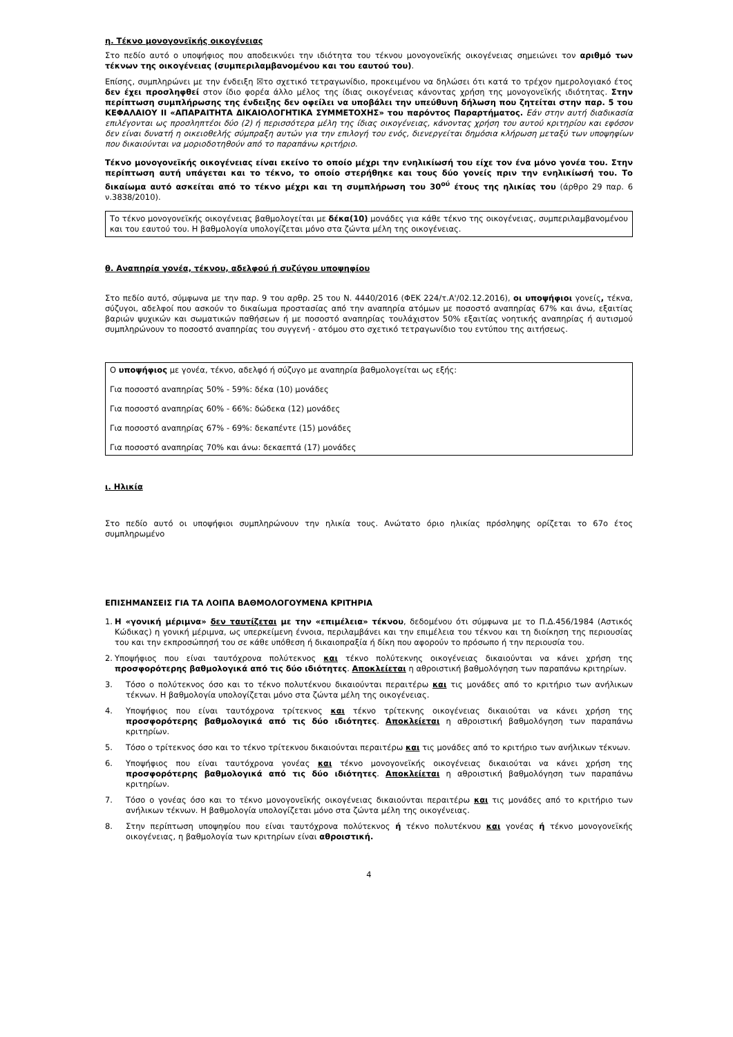η. Τέκνο μονογονεϊκής οικογένειας
Στο πεδίο αυτό ο υποψήφιος που αποδεικνύει την ιδιότητα του τέκνου μονογονεϊκής οικογένειας σημειώνει τον αριθμό των τέκνων της οικογένειας (συμπεριλαμβανομένου και του εαυτού του).
Επίσης, συμπληρώνει με την ένδειξη ☒το σχετικό τετραγωνίδιο, προκειμένου να δηλώσει ότι κατά το τρέχον ημερολογιακό έτος δεν έχει προσληφθεί στον ίδιο φορέα άλλο μέλος της ίδιας οικογένειας κάνοντας χρήση της μονογονεϊκής ιδιότητας. Στην περίπτωση συμπλήρωσης της ένδειξης δεν οφείλει να υποβάλει την υπεύθυνη δήλωση που ζητείται στην παρ. 5 του ΚΕΦΑΛΑΙΟΥ ΙΙ «ΑΠΑΡΑΙΤΗΤΑ ΔΙΚΑΙΟΛΟΓΗΤΙΚΑ ΣΥΜΜΕΤΟΧΗΣ» του παρόντος Παραρτήματος. Εάν στην αυτή διαδικασία επιλέγονται ως προσληπτέοι δύο (2) ή περισσότερα μέλη της ίδιας οικογένειας, κάνοντας χρήση του αυτού κριτηρίου και εφόσον δεν είναι δυνατή η οικειοθελής σύμπραξη αυτών για την επιλογή του ενός, διενεργείται δημόσια κλήρωση μεταξύ των υποψηφίων που δικαιούνται να μοριοδοτηθούν από το παραπάνω κριτήριο.
Τέκνο μονογονεϊκής οικογένειας είναι εκείνο το οποίο μέχρι την ενηλικίωσή του είχε τον ένα μόνο γονέα του. Στην περίπτωση αυτή υπάγεται και το τέκνο, το οποίο στερήθηκε και τους δύο γονείς πριν την ενηλικίωσή του. Το δικαίωμα αυτό ασκείται από το τέκνο μέχρι και τη συμπλήρωση του 30<sup>ού</sup> έτους της ηλικίας του (άρθρο 29 παρ. 6 ν.3838/2010).
Το τέκνο μονογονεϊκής οικογένειας βαθμολογείται με δέκα(10) μονάδες για κάθε τέκνο της οικογένειας, συμπεριλαμβανομένου και του εαυτού του. Η βαθμολογία υπολογίζεται μόνο στα ζώντα μέλη της οικογένειας.
θ. Αναπηρία γονέα, τέκνου, αδελφού ή συζύγου υποψηφίου
Στο πεδίο αυτό, σύμφωνα με την παρ. 9 του αρθρ. 25 του Ν. 4440/2016 (ΦΕΚ 224/τ.Α'/02.12.2016), οι υποψήφιοι γονείς, τέκνα, σύζυγοι, αδελφοί που ασκούν το δικαίωμα προστασίας από την αναπηρία ατόμων με ποσοστό αναπηρίας 67% και άνω, εξαιτίας βαριών ψυχικών και σωματικών παθήσεων ή με ποσοστό αναπηρίας τουλάχιστον 50% εξαιτίας νοητικής αναπηρίας ή αυτισμού συμπληρώνουν το ποσοστό αναπηρίας του συγγενή - ατόμου στο σχετικό τετραγωνίδιο του εντύπου της αιτήσεως.
Ο υποψήφιος με γονέα, τέκνο, αδελφό ή σύζυγο με αναπηρία βαθμολογείται ως εξής:
Για ποσοστό αναπηρίας 50% - 59%: δέκα (10) μονάδες
Για ποσοστό αναπηρίας 60% - 66%: δώδεκα (12) μονάδες
Για ποσοστό αναπηρίας 67% - 69%: δεκαπέντε (15) μονάδες
Για ποσοστό αναπηρίας 70% και άνω: δεκαεπτά (17) μονάδες
ι. Ηλικία
Στο πεδίο αυτό οι υποψήφιοι συμπληρώνουν την ηλικία τους. Ανώτατο όριο ηλικίας πρόσληψης ορίζεται το 67ο έτος συμπληρωμένο
ΕΠΙΣΗΜΑΝΣΕΙΣ ΓΙΑ ΤΑ ΛΟΙΠΑ ΒΑΘΜΟΛΟΓΟΥΜΕΝΑ ΚΡΙΤΗΡΙΑ
1. Η «γονική μέριμνα» δεν ταυτίζεται με την «επιμέλεια» τέκνου, δεδομένου ότι σύμφωνα με το Π.Δ.456/1984 (Αστικός Κώδικας) η γονική μέριμνα, ως υπερκείμενη έννοια, περιλαμβάνει και την επιμέλεια του τέκνου και τη διοίκηση της περιουσίας του και την εκπροσώπησή του σε κάθε υπόθεση ή δικαιοπραξία ή δίκη που αφορούν το πρόσωπο ή την περιουσία του.
2. Υποψήφιος που είναι ταυτόχρονα πολύτεκνος και τέκνο πολύτεκνης οικογένειας δικαιούνται να κάνει χρήση της προσφορότερης βαθμολογικά από τις δύο ιδιότητες. Αποκλείεται η αθροιστική βαθμολόγηση των παραπάνω κριτηρίων.
3. Τόσο ο πολύτεκνος όσο και το τέκνο πολυτέκνου δικαιούνται περαιτέρω και τις μονάδες από το κριτήριο των ανήλικων τέκνων. Η βαθμολογία υπολογίζεται μόνο στα ζώντα μέλη της οικογένειας.
4. Υποψήφιος που είναι ταυτόχρονα τρίτεκνος και τέκνο τρίτεκνης οικογένειας δικαιούται να κάνει χρήση της προσφορότερης βαθμολογικά από τις δύο ιδιότητες. Αποκλείεται η αθροιστική βαθμολόγηση των παραπάνω κριτηρίων.
5. Τόσο ο τρίτεκνος όσο και το τέκνο τρίτεκνου δικαιούνται περαιτέρω και τις μονάδες από το κριτήριο των ανήλικων τέκνων.
6. Υποψήφιος που είναι ταυτόχρονα γονέας και τέκνο μονογονεϊκής οικογένειας δικαιούται να κάνει χρήση της προσφορότερης βαθμολογικά από τις δύο ιδιότητες. Αποκλείεται η αθροιστική βαθμολόγηση των παραπάνω κριτηρίων.
7. Τόσο ο γονέας όσο και το τέκνο μονογονεϊκής οικογένειας δικαιούνται περαιτέρω και τις μονάδες από το κριτήριο των ανήλικων τέκνων. Η βαθμολογία υπολογίζεται μόνο στα ζώντα μέλη της οικογένειας.
8. Στην περίπτωση υποψηφίου που είναι ταυτόχρονα πολύτεκνος ή τέκνο πολυτέκνου και γονέας ή τέκνο μονογονεϊκής οικογένειας, η βαθμολογία των κριτηρίων είναι αθροιστική.
4